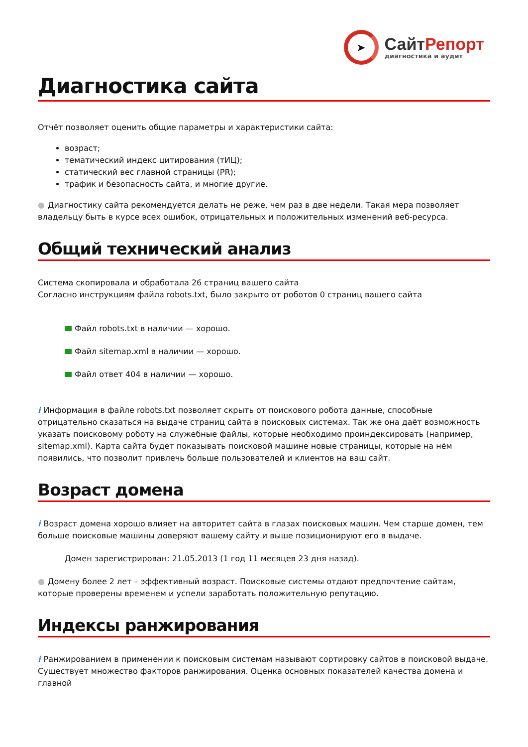➤
СайтРепорт
диагностика и аудит
Диагностика сайта
Отчёт позволяет оценить общие параметры и характеристики сайта:
возраст;
тематический индекс цитирования (тИЦ);
статический вес главной страницы (PR);
трафик и безопасность сайта, и многие другие.
● Диагностику сайта рекомендуется делать не реже, чем раз в две недели. Такая мера позволяет владельцу быть в курсе всех ошибок, отрицательных и положительных изменений веб-ресурса.
Общий технический анализ
Система скопировала и обработала 26 страниц вашего сайта
Согласно инструкциям файла robots.txt, было закрыто от роботов 0 страниц вашего сайта
Файл robots.txt в наличии — хорошо.
Файл sitemap.xml в наличии — хорошо.
Файл ответ 404 в наличии — хорошо.
i Информация в файле robots.txt позволяет скрыть от поискового робота данные, способные отрицательно сказаться на выдаче страниц сайта в поисковых системах. Так же она даёт возможность указать поисковому роботу на служебные файлы, которые необходимо проиндексировать (например, sitemap.xml). Карта сайта будет показывать поисковой машине новые страницы, которые на нём появились, что позволит привлечь больше пользователей и клиентов на ваш сайт.
Возраст домена
i Возраст домена хорошо влияет на авторитет сайта в глазах поисковых машин. Чем старше домен, тем больше поисковые машины доверяют вашему сайту и выше позиционируют его в выдаче.
Домен зарегистрирован: 21.05.2013 (1 год 11 месяцев 23 дня назад).
● Домену более 2 лет – эффективный возраст. Поисковые системы отдают предпочтение сайтам, которые проверены временем и успели заработать положительную репутацию.
Индексы ранжирования
i Ранжированием в применении к поисковым системам называют сортировку сайтов в поисковой выдаче. Существует множество факторов ранжирования. Оценка основных показателей качества домена и главной